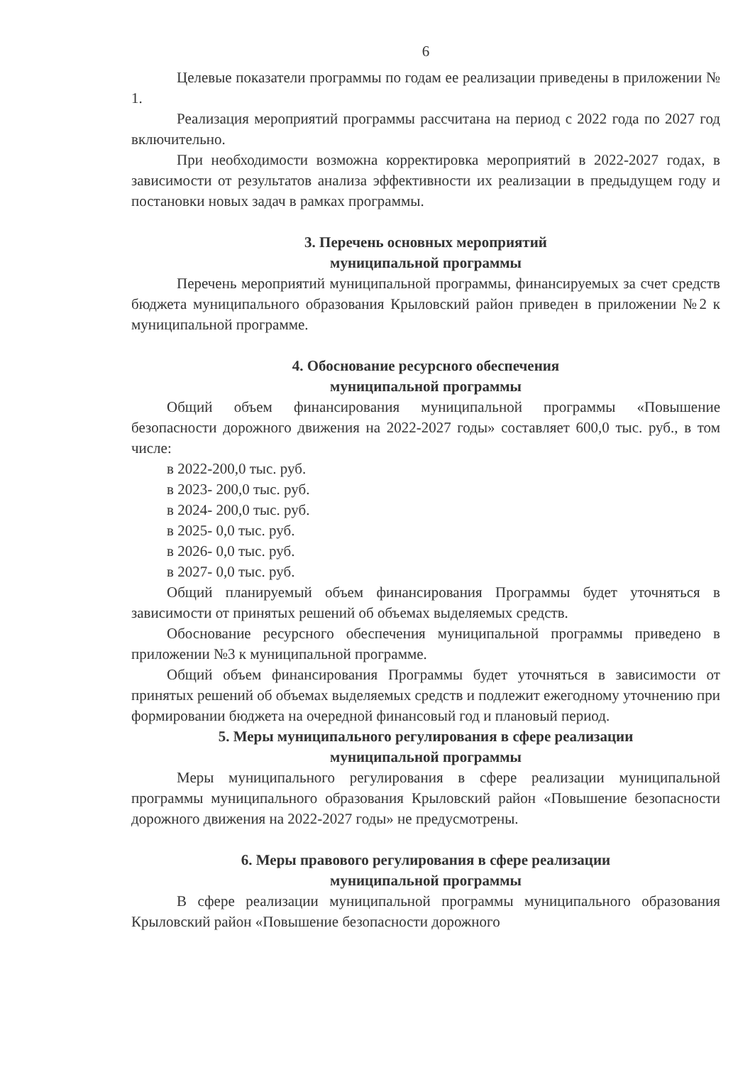6
Целевые показатели программы по годам ее реализации приведены в приложении № 1.
Реализация мероприятий программы рассчитана на период с 2022 года по 2027 год включительно.
При необходимости возможна корректировка мероприятий в 2022-2027 годах, в зависимости от результатов анализа эффективности их реализации в предыдущем году и постановки новых задач в рамках программы.
3. Перечень основных мероприятий
муниципальной программы
Перечень мероприятий муниципальной программы, финансируемых за счет средств бюджета муниципального образования Крыловский район приведен в приложении №2 к муниципальной программе.
4. Обоснование ресурсного обеспечения
муниципальной программы
Общий объем финансирования муниципальной программы «Повышение безопасности дорожного движения на 2022-2027 годы» составляет 600,0 тыс. руб., в том числе:
в 2022-200,0 тыс. руб.
в 2023- 200,0 тыс. руб.
в 2024- 200,0 тыс. руб.
в 2025- 0,0 тыс. руб.
в 2026- 0,0 тыс. руб.
в 2027- 0,0 тыс. руб.
Общий планируемый объем финансирования Программы будет уточняться в зависимости от принятых решений об объемах выделяемых средств.
Обоснование ресурсного обеспечения муниципальной программы приведено в приложении №3 к муниципальной программе.
Общий объем финансирования Программы будет уточняться в зависимости от принятых решений об объемах выделяемых средств и подлежит ежегодному уточнению при формировании бюджета на очередной финансовый год и плановый период.
5. Меры муниципального регулирования в сфере реализации
муниципальной программы
Меры муниципального регулирования в сфере реализации муниципальной программы муниципального образования Крыловский район «Повышение безопасности дорожного движения на 2022-2027 годы» не предусмотрены.
6. Меры правового регулирования в сфере реализации
муниципальной программы
В сфере реализации муниципальной программы муниципального образования Крыловский район «Повышение безопасности дорожного